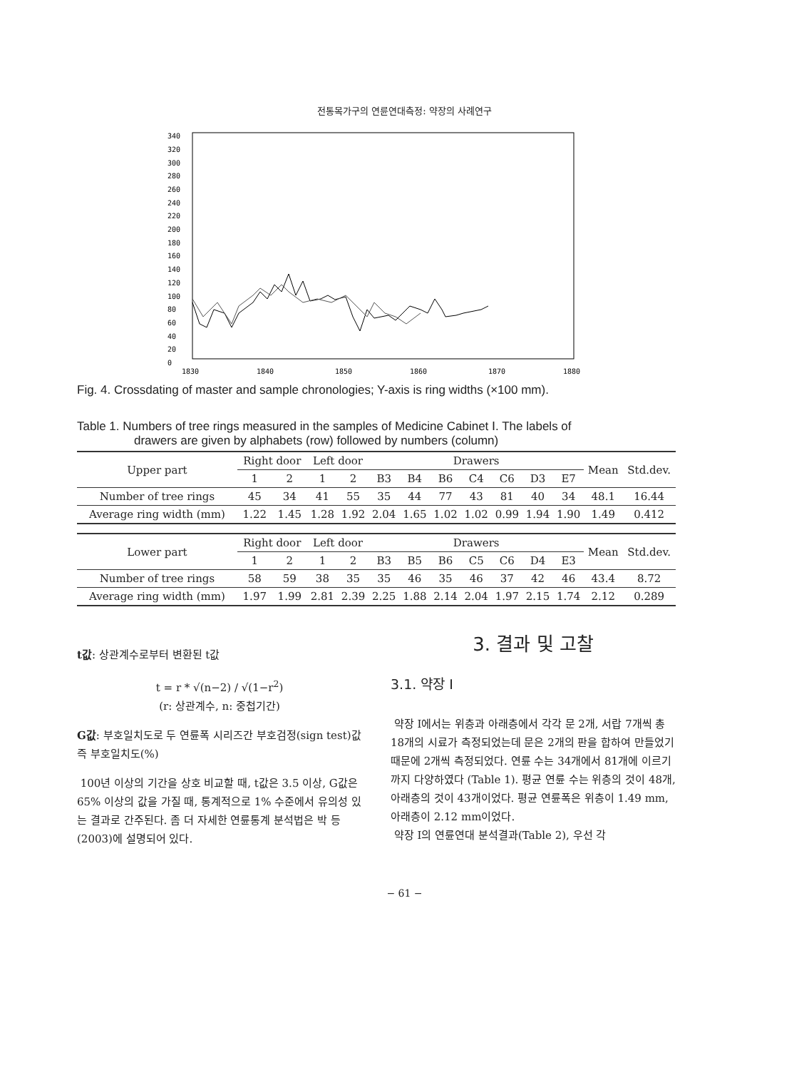전통목가구의 연륜연대측정: 약장의 사례연구
340
320
300
280
260
240
220
200
180
160
140
120
100
80
60
40
20
0
1830
1840
1850
1860
1870
1880
Fig. 4. Crossdating of master and sample chronologies; Y-axis is ring widths (×100 mm).
Table 1. Numbers of tree rings measured in the samples of Medicine Cabinet Ⅰ. The labels of
drawers are given by alphabets (row) followed by numbers (column)
| Upper part | Right door | | Left door | | Drawers | | | | | | | Mean | Std.dev. |
| --- | --- | --- | --- | --- | --- | --- | --- | --- | --- | --- | --- | --- | --- |
| | 1 | 2 | 1 | 2 | B3 | B4 | B6 | C4 | C6 | D3 | E7 | | |
| Number of tree rings | 45 | 34 | 41 | 55 | 35 | 44 | 77 | 43 | 81 | 40 | 34 | 48.1 | 16.44 |
| Average ring width (mm) | 1.22 | 1.45 | 1.28 | 1.92 | 2.04 | 1.65 | 1.02 | 1.02 | 0.99 | 1.94 | 1.90 | 1.49 | 0.412 |
| Lower part | Right door | | Left door | | Drawers | | | | | | | Mean | Std.dev. |
| | 1 | 2 | 1 | 2 | B3 | B5 | B6 | C5 | C6 | D4 | E3 | | |
| Number of tree rings | 58 | 59 | 38 | 35 | 35 | 46 | 35 | 46 | 37 | 42 | 46 | 43.4 | 8.72 |
| Average ring width (mm) | 1.97 | 1.99 | 2.81 | 2.39 | 2.25 | 1.88 | 2.14 | 2.04 | 1.97 | 2.15 | 1.74 | 2.12 | 0.289 |
t값: 상관계수로부터 변환된 t값
t = r * √(n−2) / √(1−r<sup>2</sup>)
(r: 상관계수, n: 중첩기간)
G값: 부호일치도로 두 연륜폭 시리즈간 부호검정(sign test)값 즉 부호일치도(%)
100년 이상의 기간을 상호 비교할 때, t값은 3.5 이상, G값은 65% 이상의 값을 가질 때, 통계적으로 1% 수준에서 유의성 있는 결과로 간주된다. 좀 더 자세한 연륜통계 분석법은 박 등(2003)에 설명되어 있다.
3. 결과 및 고찰
3.1. 약장 Ⅰ
약장 Ⅰ에서는 위층과 아래층에서 각각 문 2개, 서랍 7개씩 총 18개의 시료가 측정되었는데 문은 2개의 판을 합하여 만들었기 때문에 2개씩 측정되었다. 연륜 수는 34개에서 81개에 이르기까지 다양하였다 (Table 1). 평균 연륜 수는 위층의 것이 48개, 아래층의 것이 43개이었다. 평균 연륜폭은 위층이 1.49 mm, 아래층이 2.12 mm이었다.
약장 Ⅰ의 연륜연대 분석결과(Table 2), 우선 각
− 61 −